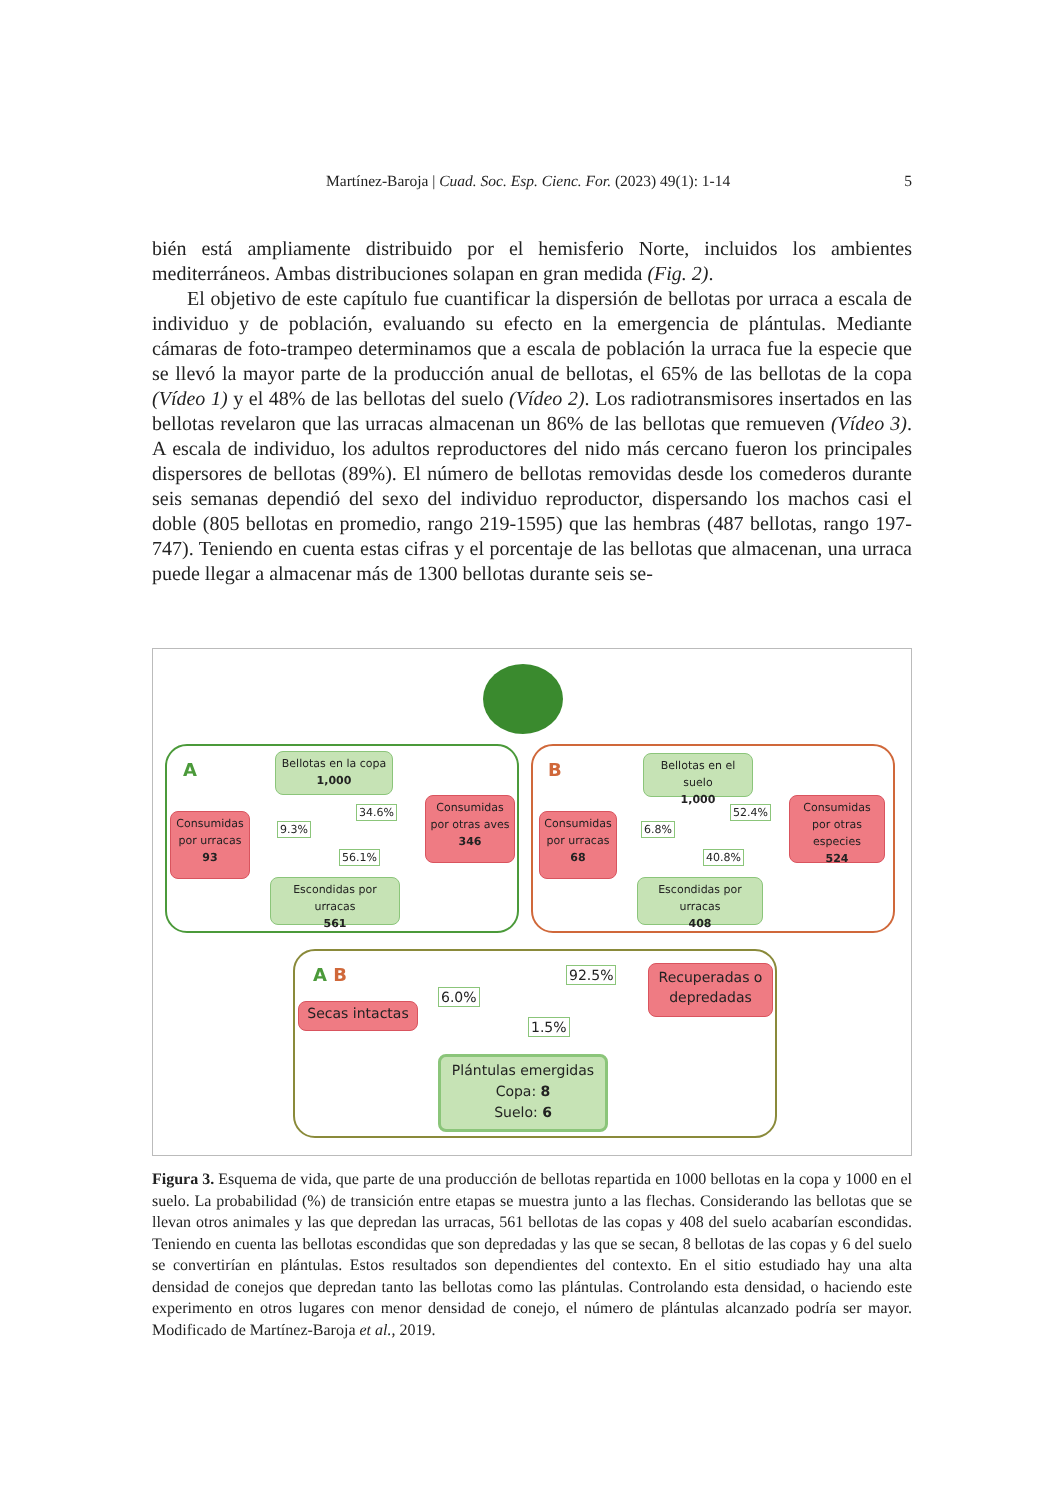Martínez-Baroja | Cuad. Soc. Esp. Cienc. For. (2023) 49(1): 1-14 5
bién está ampliamente distribuido por el hemisferio Norte, incluidos los ambientes mediterráneos. Ambas distribuciones solapan en gran medida (Fig. 2).
El objetivo de este capítulo fue cuantificar la dispersión de bellotas por urraca a escala de individuo y de población, evaluando su efecto en la emergencia de plántulas. Mediante cámaras de foto-trampeo determinamos que a escala de población la urraca fue la especie que se llevó la mayor parte de la producción anual de bellotas, el 65% de las bellotas de la copa (Vídeo 1) y el 48% de las bellotas del suelo (Vídeo 2). Los radiotransmisores insertados en las bellotas revelaron que las urracas almacenan un 86% de las bellotas que remueven (Vídeo 3). A escala de individuo, los adultos reproductores del nido más cercano fueron los principales dispersores de bellotas (89%). El número de bellotas removidas desde los comederos durante seis semanas dependió del sexo del individuo reproductor, dispersando los machos casi el doble (805 bellotas en promedio, rango 219-1595) que las hembras (487 bellotas, rango 197-747). Teniendo en cuenta estas cifras y el porcentaje de las bellotas que almacenan, una urraca puede llegar a almacenar más de 1300 bellotas durante seis se-
A B
Bellotas en la copa
1,000
Consumidas por urracas
93
9.3%
34.6%
56.1%
Consumidas por otras aves
346
Escondidas por urracas
561
Bellotas en el suelo
1,000
Consumidas por urracas
68
6.8%
52.4%
40.8%
Consumidas por otras especies
524
Escondidas por urracas
408
A B
Secas intactas
6.0%
92.5%
1.5%
Recuperadas o depredadas
Plántulas emergidas
Copa: 8
Suelo: 6
Figura 3. Esquema de vida, que parte de una producción de bellotas repartida en 1000 bellotas en la copa y 1000 en el suelo. La probabilidad (%) de transición entre etapas se muestra junto a las flechas. Considerando las bellotas que se llevan otros animales y las que depredan las urracas, 561 bellotas de las copas y 408 del suelo acabarían escondidas. Teniendo en cuenta las bellotas escondidas que son depredadas y las que se secan, 8 bellotas de las copas y 6 del suelo se convertirían en plántulas. Estos resultados son dependientes del contexto. En el sitio estudiado hay una alta densidad de conejos que depredan tanto las bellotas como las plántulas. Controlando esta densidad, o haciendo este experimento en otros lugares con menor densidad de conejo, el número de plántulas alcanzado podría ser mayor. Modificado de Martínez-Baroja et al., 2019.